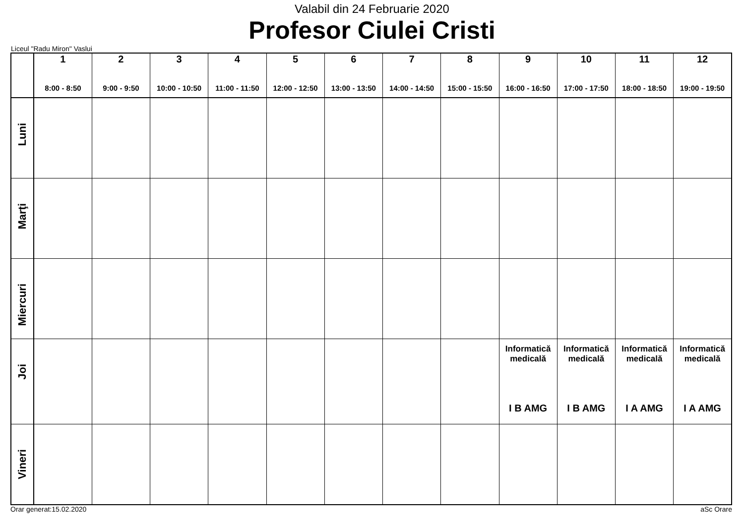Valabil din 24 Februarie 2020
Profesor Ciulei Cristi
Liceul "Radu Miron" Vaslui
| | 1 8:00 - 8:50 | 2 9:00 - 9:50 | 3 10:00 - 10:50 | 4 11:00 - 11:50 | 5 12:00 - 12:50 | 6 13:00 - 13:50 | 7 14:00 - 14:50 | 8 15:00 - 15:50 | 9 16:00 - 16:50 | 10 17:00 - 17:50 | 11 18:00 - 18:50 | 12 19:00 - 19:50 |
| --- | --- | --- | --- | --- | --- | --- | --- | --- | --- | --- | --- | --- |
| Luni | | | | | | | | | | | | |
| Marţi | | | | | | | | | | | | |
| Miercuri | | | | | | | | | | | | |
| Joi | | | | | | | | | Informatică medicală I B AMG | Informatică medicală I B AMG | Informatică medicală I A AMG | Informatică medicală I A AMG |
| Vineri | | | | | | | | | | | | |
Orar generat:15.02.2020 aSc Orare